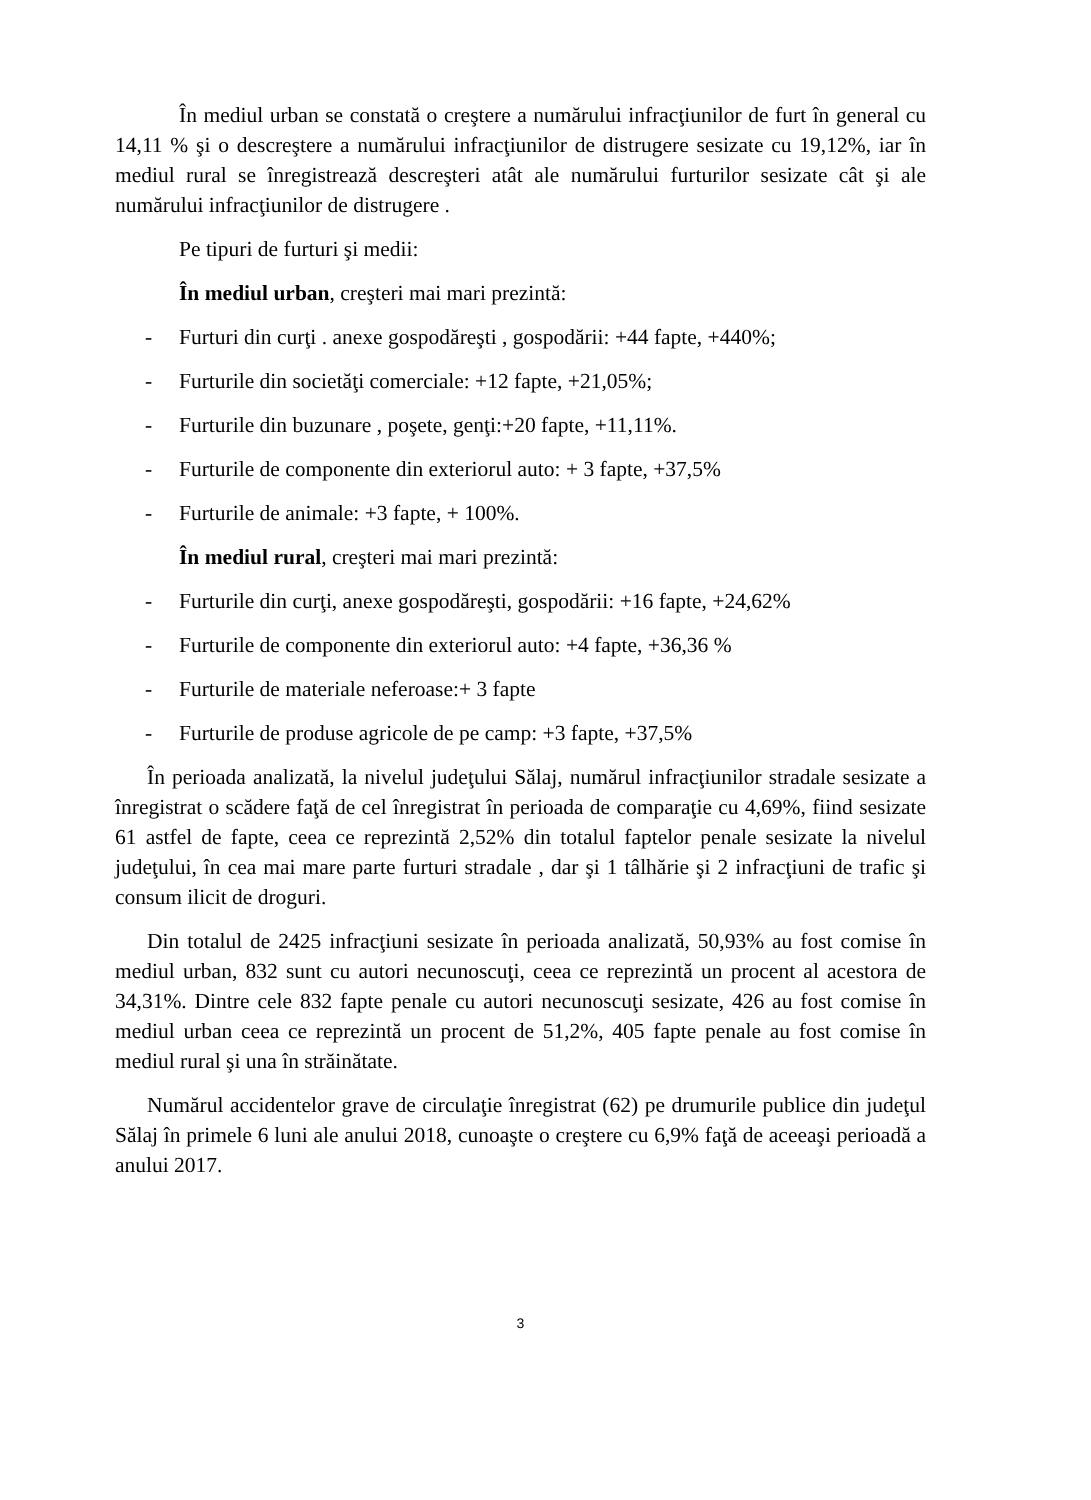În mediul urban se constată o creştere a numărului infracţiunilor de furt în general cu 14,11 % şi o descreştere a numărului infracţiunilor de distrugere sesizate cu 19,12%, iar în mediul rural se înregistrează descreşteri atât ale numărului furturilor sesizate cât şi ale numărului infracţiunilor de distrugere .
Pe tipuri de furturi şi medii:
În mediul urban, creşteri mai mari prezintă:
- Furturi din curţi . anexe gospodăreşti , gospodării: +44 fapte, +440%;
- Furturile din societăţi comerciale: +12 fapte, +21,05%;
- Furturile din buzunare , poşete, genţi:+20 fapte, +11,11%.
- Furturile de componente din exteriorul auto: + 3 fapte, +37,5%
- Furturile de animale: +3 fapte, + 100%.
În mediul rural, creşteri mai mari prezintă:
- Furturile din curţi, anexe gospodăreşti, gospodării: +16 fapte, +24,62%
- Furturile de componente din exteriorul auto: +4 fapte, +36,36 %
- Furturile de materiale neferoase:+ 3 fapte
- Furturile de produse agricole de pe camp: +3 fapte, +37,5%
În perioada analizată, la nivelul judeţului Sălaj, numărul infracţiunilor stradale sesizate a înregistrat o scădere faţă de cel înregistrat în perioada de comparaţie cu 4,69%, fiind sesizate 61 astfel de fapte, ceea ce reprezintă 2,52% din totalul faptelor penale sesizate la nivelul judeţului, în cea mai mare parte furturi stradale , dar şi 1 tâlhărie şi 2 infracţiuni de trafic şi consum ilicit de droguri.
Din totalul de 2425 infracţiuni sesizate în perioada analizată, 50,93% au fost comise în mediul urban, 832 sunt cu autori necunoscuţi, ceea ce reprezintă un procent al acestora de 34,31%. Dintre cele 832 fapte penale cu autori necunoscuţi sesizate, 426 au fost comise în mediul urban ceea ce reprezintă un procent de 51,2%, 405 fapte penale au fost comise în mediul rural şi una în străinătate.
Numărul accidentelor grave de circulaţie înregistrat (62) pe drumurile publice din judeţul Sălaj în primele 6 luni ale anului 2018, cunoaşte o creştere cu 6,9% faţă de aceeaşi perioadă a anului 2017.
3